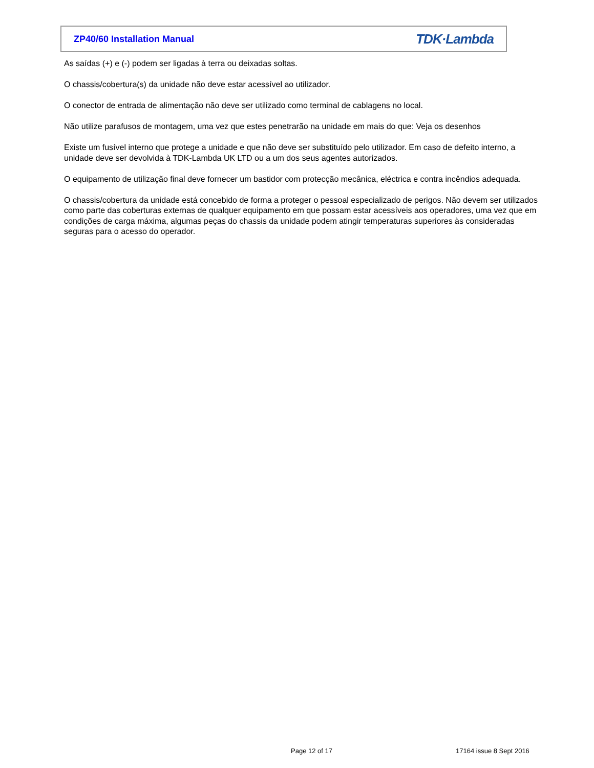ZP40/60 Installation Manual TDK·Lambda
As saídas (+) e (-) podem ser ligadas à terra ou deixadas soltas.
O chassis/cobertura(s) da unidade não deve estar acessível ao utilizador.
O conector de entrada de alimentação não deve ser utilizado como terminal de cablagens no local.
Não utilize parafusos de montagem, uma vez que estes penetrarão na unidade em mais do que: Veja os desenhos
Existe um fusível interno que protege a unidade e que não deve ser substituído pelo utilizador. Em caso de defeito interno, a unidade deve ser devolvida à TDK-Lambda UK LTD ou a um dos seus agentes autorizados.
O equipamento de utilização final deve fornecer um bastidor com protecção mecânica, eléctrica e contra incêndios adequada.
O chassis/cobertura da unidade está concebido de forma a proteger o pessoal especializado de perigos. Não devem ser utilizados como parte das coberturas externas de qualquer equipamento em que possam estar acessíveis aos operadores, uma vez que em condições de carga máxima, algumas peças do chassis da unidade podem atingir temperaturas superiores às consideradas seguras para o acesso do operador.
Page 12 of 17 17164 issue 8 Sept 2016